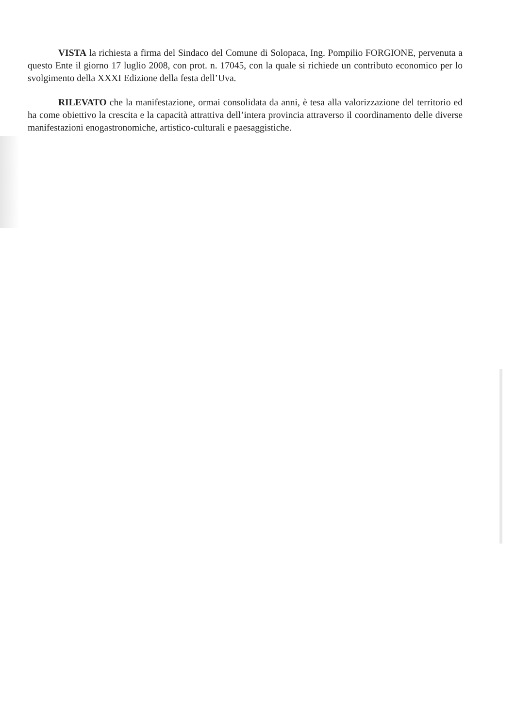VISTA la richiesta a firma del Sindaco del Comune di Solopaca, Ing. Pompilio FORGIONE, pervenuta a questo Ente il giorno 17 luglio 2008, con prot. n. 17045, con la quale si richiede un contributo economico per lo svolgimento della XXXI Edizione della festa dell’Uva.
RILEVATO che la manifestazione, ormai consolidata da anni, è tesa alla valorizzazione del territorio ed ha come obiettivo la crescita e la capacità attrattiva dell’intera provincia attraverso il coordinamento delle diverse manifestazioni enogastronomiche, artistico-culturali e paesaggistiche.